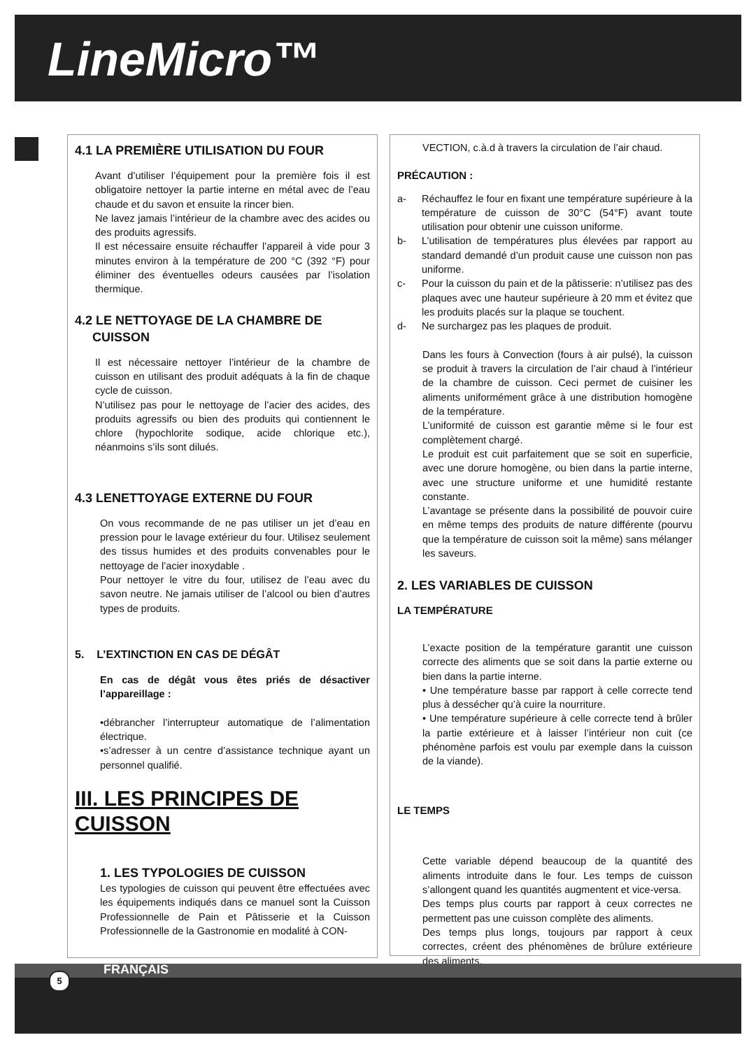LineMicro™
4.1 LA PREMIÈRE UTILISATION DU FOUR
Avant d’utiliser l’équipement pour la première fois il est obligatoire nettoyer la partie interne en métal avec de l’eau chaude et du savon et ensuite la rincer bien.
Ne lavez jamais l’intérieur de la chambre avec des acides ou des produits agressifs.
Il est nécessaire ensuite réchauffer l’appareil à vide pour 3 minutes environ à la température de 200 °C (392 °F) pour éliminer des éventuelles odeurs causées par l’isolation thermique.
4.2 LE NETTOYAGE DE LA CHAMBRE DE
CUISSON
Il est nécessaire nettoyer l’intérieur de la chambre de cuisson en utilisant des produit adéquats à la fin de chaque cycle de cuisson.
N’utilisez pas pour le nettoyage de l’acier des acides, des produits agressifs ou bien des produits qui contiennent le chlore (hypochlorite sodique, acide chlorique etc.), néanmoins s’ils sont dilués.
4.3 LENETTOYAGE EXTERNE DU FOUR
On vous recommande de ne pas utiliser un jet d’eau en pression pour le lavage extérieur du four. Utilisez seulement des tissus humides et des produits convenables pour le nettoyage de l’acier inoxydable .
Pour nettoyer le vitre du four, utilisez de l’eau avec du savon neutre. Ne jamais utiliser de l’alcool ou bien d’autres types de produits.
5. L’EXTINCTION EN CAS DE DÉGÂT
En cas de dégât vous êtes priés de désactiver l’appareillage :
•débrancher l’interrupteur automatique de l’alimentation électrique.
•s’adresser à un centre d’assistance technique ayant un personnel qualifié.
III. LES PRINCIPES DE
CUISSON
1. LES TYPOLOGIES DE CUISSON
Les typologies de cuisson qui peuvent être effectuées avec les équipements indiqués dans ce manuel sont la Cuisson Professionnelle de Pain et Pâtisserie et la Cuisson Professionnelle de la Gastronomie en modalité à CON-
VECTION, c.à.d à travers la circulation de l’air chaud.
PRÉCAUTION :
a- Réchauffez le four en fixant une température supérieure à la température de cuisson de 30°C (54°F) avant toute utilisation pour obtenir une cuisson uniforme.
b- L’utilisation de températures plus élevées par rapport au standard demandé d’un produit cause une cuisson non pas uniforme.
c- Pour la cuisson du pain et de la pâtisserie: n’utilisez pas des plaques avec une hauteur supérieure à 20 mm et évitez que les produits placés sur la plaque se touchent.
d- Ne surchargez pas les plaques de produit.
Dans les fours à Convection (fours à air pulsé), la cuisson se produit à travers la circulation de l’air chaud à l’intérieur de la chambre de cuisson. Ceci permet de cuisiner les aliments uniformément grâce à une distribution homogène de la température.
L’uniformité de cuisson est garantie même si le four est complètement chargé.
Le produit est cuit parfaitement que se soit en superficie, avec une dorure homogène, ou bien dans la partie interne, avec une structure uniforme et une humidité restante constante.
L’avantage se présente dans la possibilité de pouvoir cuire en même temps des produits de nature différente (pourvu que la température de cuisson soit la même) sans mélanger les saveurs.
2. LES VARIABLES DE CUISSON
LA TEMPÉRATURE
L’exacte position de la température garantit une cuisson correcte des aliments que se soit dans la partie externe ou bien dans la partie interne.
• Une température basse par rapport à celle correcte tend plus à dessécher qu’à cuire la nourriture.
• Une température supérieure à celle correcte tend à brûler la partie extérieure et à laisser l’intérieur non cuit (ce phénomène parfois est voulu par exemple dans la cuisson de la viande).
LE TEMPS
Cette variable dépend beaucoup de la quantité des aliments introduite dans le four. Les temps de cuisson s’allongent quand les quantités augmentent et vice-versa.
Des temps plus courts par rapport à ceux correctes ne permettent pas une cuisson complète des aliments.
Des temps plus longs, toujours par rapport à ceux correctes, créent des phénomènes de brûlure extérieure des aliments.
5 FRANÇAIS